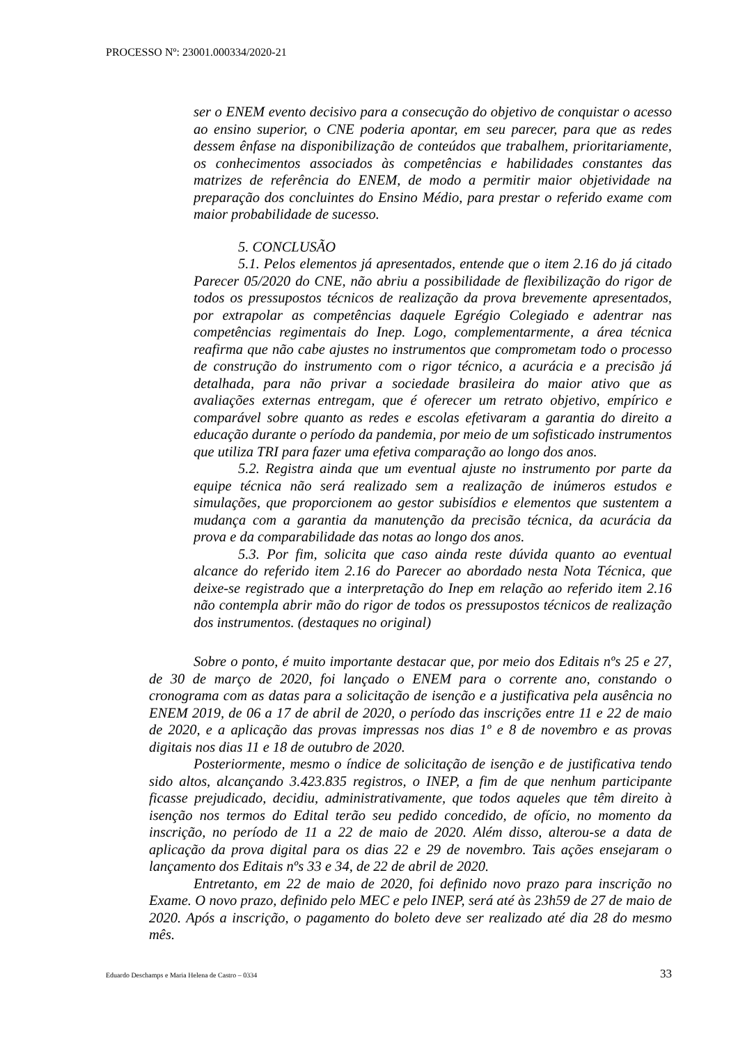PROCESSO Nº: 23001.000334/2020-21
ser o ENEM evento decisivo para a consecução do objetivo de conquistar o acesso ao ensino superior, o CNE poderia apontar, em seu parecer, para que as redes dessem ênfase na disponibilização de conteúdos que trabalhem, prioritariamente, os conhecimentos associados às competências e habilidades constantes das matrizes de referência do ENEM, de modo a permitir maior objetividade na preparação dos concluintes do Ensino Médio, para prestar o referido exame com maior probabilidade de sucesso.
5. CONCLUSÃO
5.1. Pelos elementos já apresentados, entende que o item 2.16 do já citado Parecer 05/2020 do CNE, não abriu a possibilidade de flexibilização do rigor de todos os pressupostos técnicos de realização da prova brevemente apresentados, por extrapolar as competências daquele Egrégio Colegiado e adentrar nas competências regimentais do Inep. Logo, complementarmente, a área técnica reafirma que não cabe ajustes no instrumentos que comprometam todo o processo de construção do instrumento com o rigor técnico, a acurácia e a precisão já detalhada, para não privar a sociedade brasileira do maior ativo que as avaliações externas entregam, que é oferecer um retrato objetivo, empírico e comparável sobre quanto as redes e escolas efetivaram a garantia do direito a educação durante o período da pandemia, por meio de um sofisticado instrumentos que utiliza TRI para fazer uma efetiva comparação ao longo dos anos.
5.2. Registra ainda que um eventual ajuste no instrumento por parte da equipe técnica não será realizado sem a realização de inúmeros estudos e simulações, que proporcionem ao gestor subisídios e elementos que sustentem a mudança com a garantia da manutenção da precisão técnica, da acurácia da prova e da comparabilidade das notas ao longo dos anos.
5.3. Por fim, solicita que caso ainda reste dúvida quanto ao eventual alcance do referido item 2.16 do Parecer ao abordado nesta Nota Técnica, que deixe-se registrado que a interpretação do Inep em relação ao referido item 2.16 não contempla abrir mão do rigor de todos os pressupostos técnicos de realização dos instrumentos. (destaques no original)
Sobre o ponto, é muito importante destacar que, por meio dos Editais nºs 25 e 27, de 30 de março de 2020, foi lançado o ENEM para o corrente ano, constando o cronograma com as datas para a solicitação de isenção e a justificativa pela ausência no ENEM 2019, de 06 a 17 de abril de 2020, o período das inscrições entre 11 e 22 de maio de 2020, e a aplicação das provas impressas nos dias 1º e 8 de novembro e as provas digitais nos dias 11 e 18 de outubro de 2020.
Posteriormente, mesmo o índice de solicitação de isenção e de justificativa tendo sido altos, alcançando 3.423.835 registros, o INEP, a fim de que nenhum participante ficasse prejudicado, decidiu, administrativamente, que todos aqueles que têm direito à isenção nos termos do Edital terão seu pedido concedido, de ofício, no momento da inscrição, no período de 11 a 22 de maio de 2020. Além disso, alterou-se a data de aplicação da prova digital para os dias 22 e 29 de novembro. Tais ações ensejaram o lançamento dos Editais nºs 33 e 34, de 22 de abril de 2020.
Entretanto, em 22 de maio de 2020, foi definido novo prazo para inscrição no Exame. O novo prazo, definido pelo MEC e pelo INEP, será até às 23h59 de 27 de maio de 2020. Após a inscrição, o pagamento do boleto deve ser realizado até dia 28 do mesmo mês.
Eduardo Deschamps e Maria Helena de Castro – 0334 33